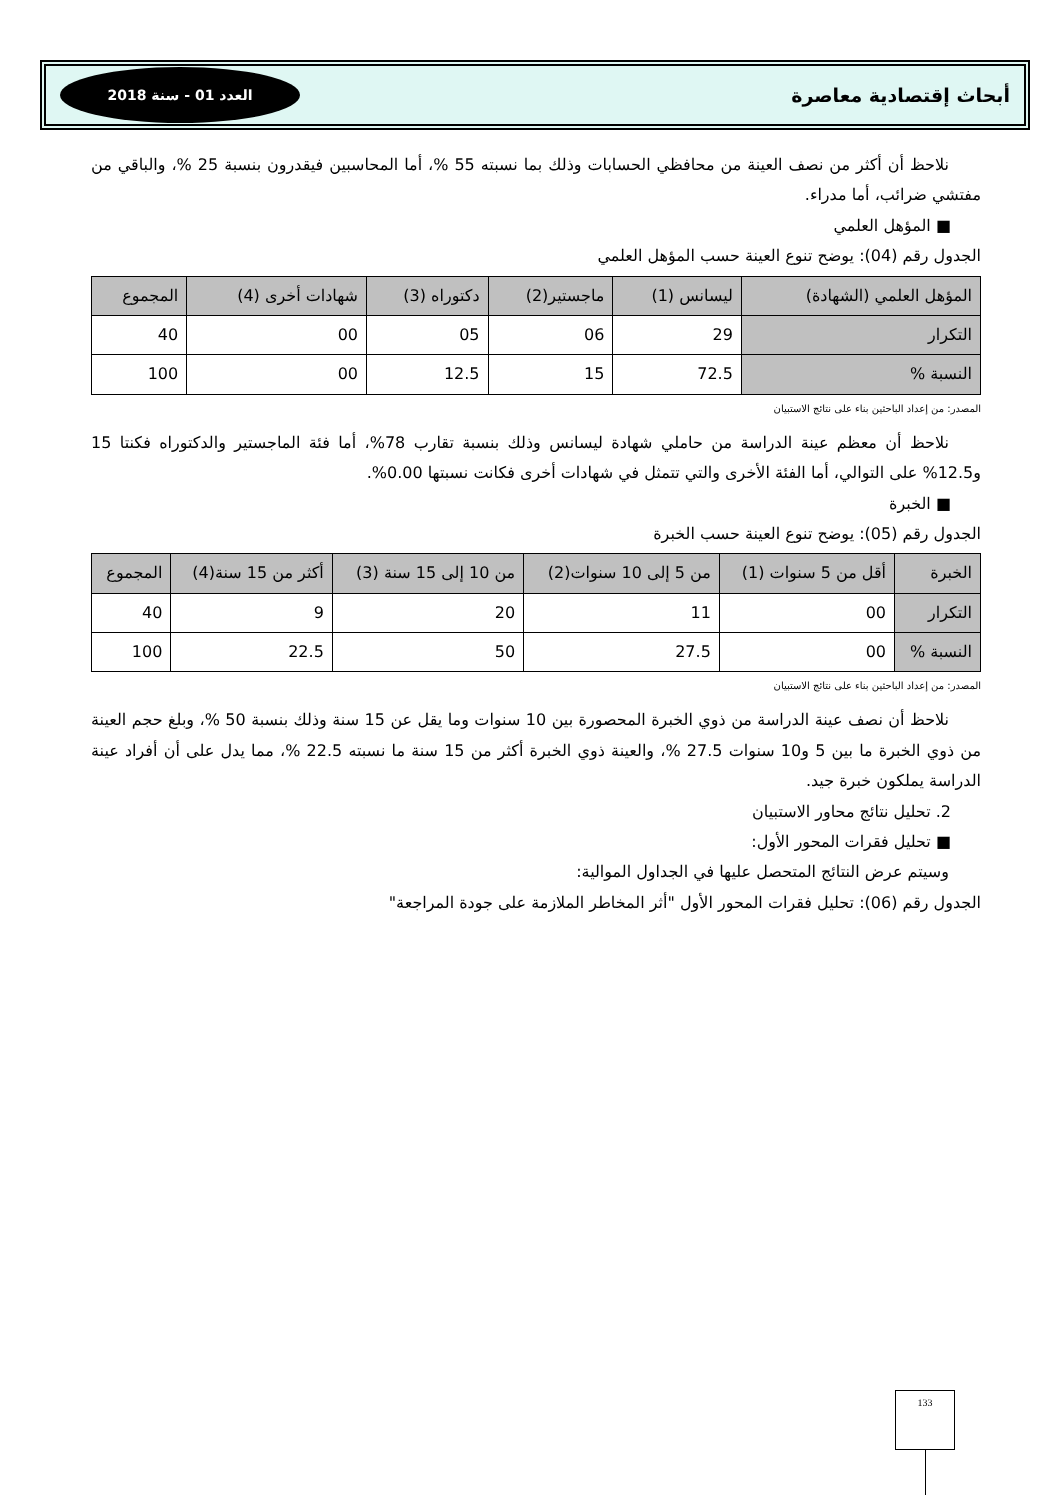أبحاث إقتصادية معاصرة العدد 01 - سنة 2018
نلاحظ أن أكثر من نصف العينة من محافظي الحسابات وذلك بما نسبته 55 %، أما المحاسبين فيقدرون بنسبة 25 %، والباقي من مفتشي ضرائب، أما مدراء.
■ المؤهل العلمي
الجدول رقم (04): يوضح تنوع العينة حسب المؤهل العلمي
| المؤهل العلمي (الشهادة) | ليسانس (1) | ماجستير(2) | دكتوراه (3) | شهادات أخرى (4) | المجموع |
| --- | --- | --- | --- | --- | --- |
| التكرار | 29 | 06 | 05 | 00 | 40 |
| النسبة % | 72.5 | 15 | 12.5 | 00 | 100 |
المصدر: من إعداد الباحثين بناء على نتائج الاستبيان
نلاحظ أن معظم عينة الدراسة من حاملي شهادة ليسانس وذلك بنسبة تقارب 78%، أما فئة الماجستير والدكتوراه فكنتا 15 و12.5% على التوالي، أما الفئة الأخرى والتي تتمثل في شهادات أخرى فكانت نسبتها 0.00%.
■ الخبرة
الجدول رقم (05): يوضح تنوع العينة حسب الخبرة
| الخبرة | أقل من 5 سنوات (1) | من 5 إلى 10 سنوات(2) | من 10 إلى 15 سنة (3) | أكثر من 15 سنة(4) | المجموع |
| --- | --- | --- | --- | --- | --- |
| التكرار | 00 | 11 | 20 | 9 | 40 |
| النسبة % | 00 | 27.5 | 50 | 22.5 | 100 |
المصدر: من إعداد الباحثين بناء على نتائج الاستبيان
نلاحظ أن نصف عينة الدراسة من ذوي الخبرة المحصورة بين 10 سنوات وما يقل عن 15 سنة وذلك بنسبة 50 %، وبلغ حجم العينة من ذوي الخبرة ما بين 5 و10 سنوات 27.5 %، والعينة ذوي الخبرة أكثر من 15 سنة ما نسبته 22.5 %، مما يدل على أن أفراد عينة الدراسة يملكون خبرة جيد.
2. تحليل نتائج محاور الاستبيان
■ تحليل فقرات المحور الأول:
وسيتم عرض النتائج المتحصل عليها في الجداول الموالية:
الجدول رقم (06): تحليل فقرات المحور الأول "أثر المخاطر الملازمة على جودة المراجعة"
133